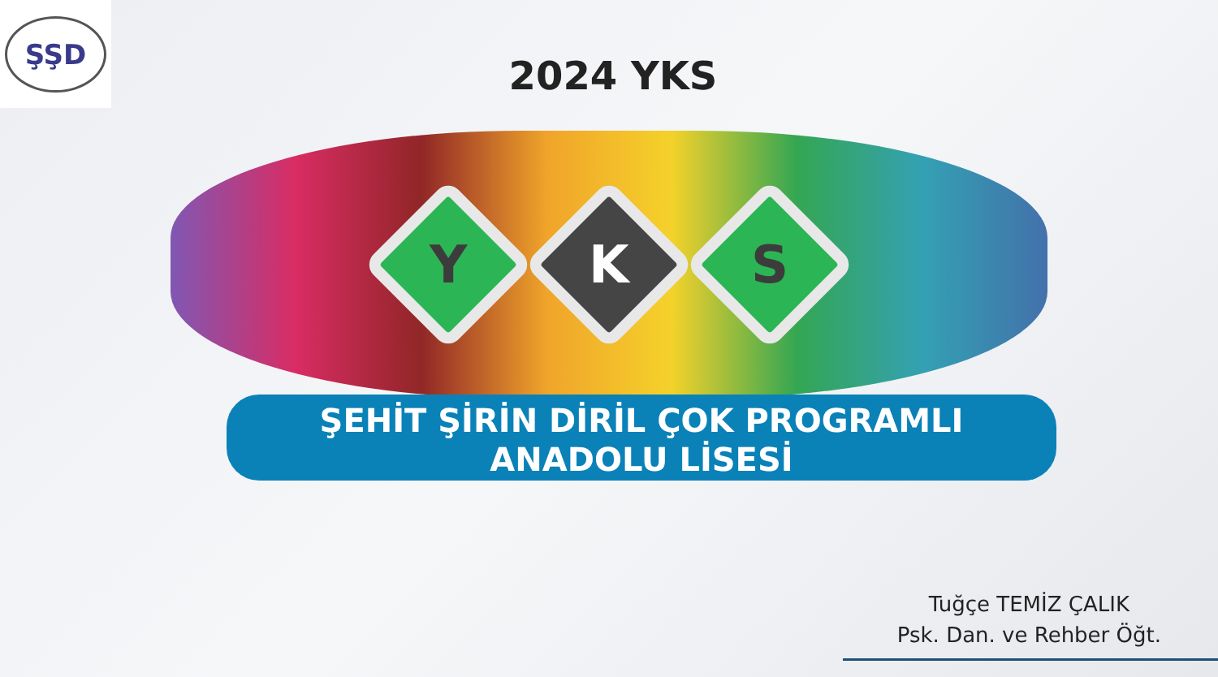ŞŞD
2024 YKS
Y
K
S
ŞEHİT ŞİRİN DİRİL ÇOK PROGRAMLI
ANADOLU LİSESİ
Tuğçe TEMİZ ÇALIK
Psk. Dan. ve Rehber Öğt.